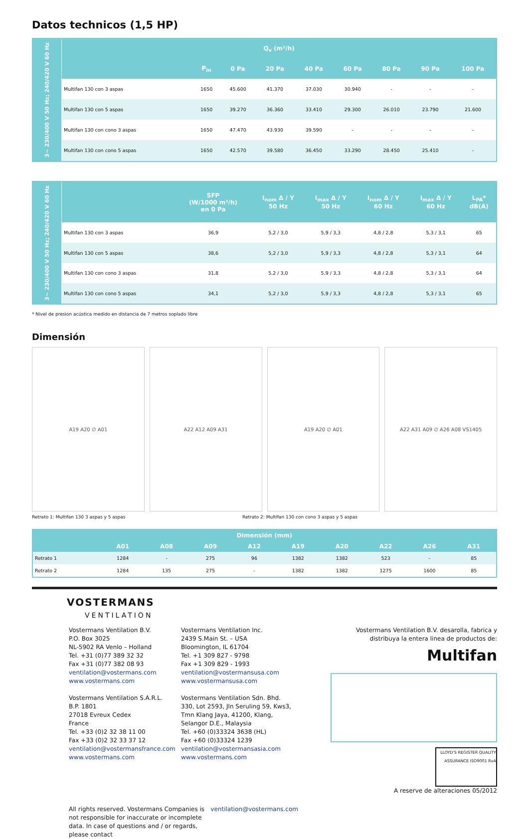Datos technicos (1,5 HP)
| 3~ 230/400 V 50 Hz; 240/420 V 60 Hz | Q<sub>v</sub> (m³/h) | | | | | | | | |
| | | P<sub>in</sub> | 0 Pa | 20 Pa | 40 Pa | 60 Pa | 80 Pa | 90 Pa | 100 Pa |
| | Multifan 130 con 3 aspas | 1650 | 45.600 | 41.370 | 37.030 | 30.940 | - | - | - |
| | Multifan 130 con 5 aspas | 1650 | 39.270 | 36.360 | 33.410 | 29.300 | 26.010 | 23.790 | 21.600 |
| | Multifan 130 con cono 3 aspas | 1650 | 47.470 | 43.930 | 39.590 | - | - | - | - |
| | Multifan 130 con cono 5 aspas | 1650 | 42.570 | 39.580 | 36.450 | 33.290 | 28.450 | 25.410 | - |
| 3~ 230/400 V 50 Hz; 240/420 V 60 Hz | | SFP (W/1000 m³/h) en 0 Pa | I<sub>nom</sub> Δ / Y 50 Hz | I<sub>max</sub> Δ / Y 50 Hz | I<sub>nom</sub> Δ / Y 60 Hz | I<sub>max</sub> Δ / Y 60 Hz | L<sub>PA</sub>* dB(A) |
| | Multifan 130 con 3 aspas | 36,9 | 5,2 / 3,0 | 5,9 / 3,3 | 4,8 / 2,8 | 5,3 / 3,1 | 65 |
| | Multifan 130 con 5 aspas | 38,6 | 5,2 / 3,0 | 5,9 / 3,3 | 4,8 / 2,8 | 5,3 / 3,1 | 64 |
| | Multifan 130 con cono 3 aspas | 31,8 | 5,2 / 3,0 | 5,9 / 3,3 | 4,8 / 2,8 | 5,3 / 3,1 | 64 |
| | Multifan 130 con cono 5 aspas | 34,1 | 5,2 / 3,0 | 5,9 / 3,3 | 4,8 / 2,8 | 5,3 / 3,1 | 65 |
* Nivel de presion acústica medido en distancia de 7 metros soplado libre
Dimensión
A19 A20 ∅ A01 A22 A12 A09 A31 A19 A20 ∅ A01 A22 A31 A09 ∅ A26 A08 VS1405
Retrato 1: Multifan 130 3 aspas y 5 aspas Retrato 2: Multifan 130 con cono 3 aspas y 5 aspas
| Dimensión (mm) | | | | | | | | | |
| --- | --- | --- | --- | --- | --- | --- | --- | --- | --- |
| | A01 | A08 | A09 | A12 | A19 | A20 | A22 | A26 | A31 |
| Retrato 1 | 1284 | - | 275 | 96 | 1382 | 1382 | 523 | - | 85 |
| Retrato 2 | 1284 | 135 | 275 | - | 1382 | 1382 | 1275 | 1600 | 85 |
VOSTERMANS
VENTILATION
Vostermans Ventilation B.V.
P.O. Box 3025
NL-5902 RA Venlo – Holland
Tel. +31 (0)77 389 32 32
Fax +31 (0)77 382 08 93
ventilation@vostermans.com
www.vostermans.com
Vostermans Ventilation S.A.R.L.
B.P. 1801
27018 Evreux Cedex
France
Tel. +33 (0)2 32 38 11 00
Fax +33 (0)2 32 33 37 12
ventilation@vostermansfrance.com
www.vostermans.com
Vostermans Ventilation Inc.
2439 S.Main St. – USA
Bloomington, IL 61704
Tel. +1 309 827 - 9798
Fax +1 309 829 - 1993
ventilation@vostermansusa.com
www.vostermansusa.com
Vostermans Ventilation Sdn. Bhd.
330, Lot 2593, Jln Seruling 59, Kws3,
Tmn Klang Jaya, 41200, Klang,
Selangor D.E., Malaysia
Tel. +60 (0)33324 3638 (HL)
Fax +60 (0)33324 1239
ventilation@vostermansasia.com
www.vostermans.com
Vostermans Ventilation B.V. desarolla, fabrica y distribuya la entera linea de productos de:
Multifan
LLOYD'S REGISTER QUALITY ASSURANCE ISO9001 RvA
A reserve de alteraciones 05/2012
All rights reserved. Vostermans Companies is not responsible for inaccurate or incomplete data. In case of questions and / or regards, please contact ventilation@vostermans.com